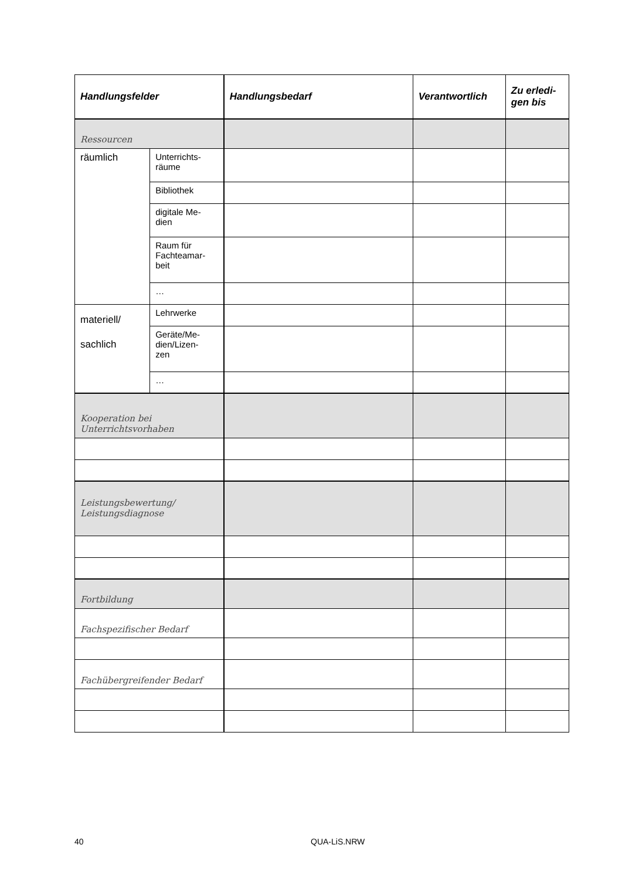| Handlungsfelder | | Handlungsbedarf | Verantwortlich | Zu erledi- gen bis |
| --- | --- | --- | --- | --- |
| Ressourcen | | | | |
| räumlich | Unterrichts- räume | | | |
| | Bibliothek | | | |
| | digitale Me- dien | | | |
| | Raum für Fachteamar- beit | | | |
| | … | | | |
| materiell/ sachlich | Lehrwerke | | | |
| | Geräte/Me- dien/Lizen- zen | | | |
| | … | | | |
| Kooperation bei Unterrichtsvorhaben | | | | |
| Leistungsbewertung/ Leistungsdiagnose | | | | |
| Fortbildung | | | | |
| Fachspezifischer Bedarf | | | | |
| Fachübergreifender Bedarf | | | | |
40 QUA-LiS.NRW